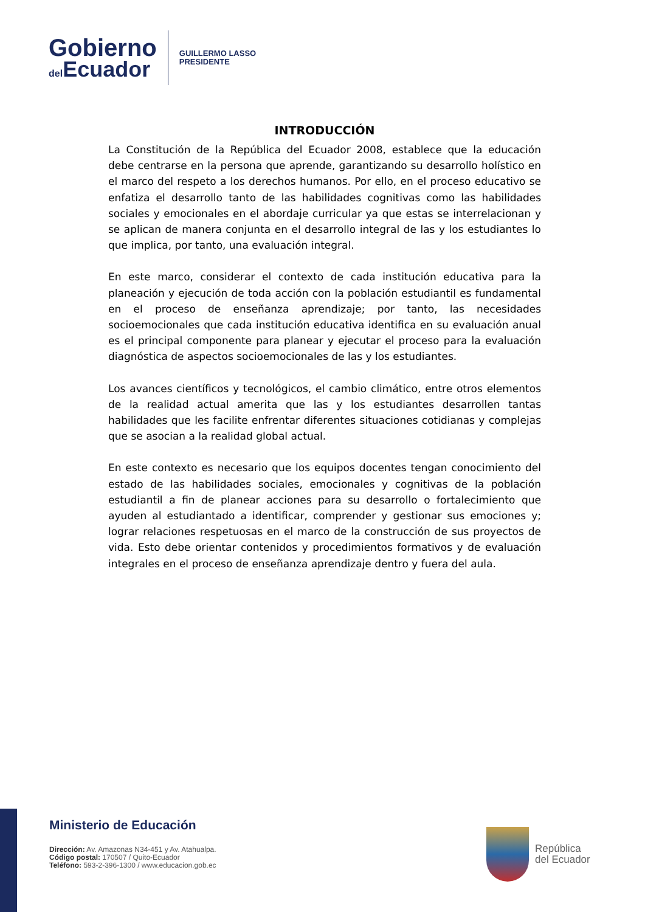Gobierno
del Ecuador
GUILLERMO LASSO
PRESIDENTE
INTRODUCCIÓN
La Constitución de la República del Ecuador 2008, establece que la educación debe centrarse en la persona que aprende, garantizando su desarrollo holístico en el marco del respeto a los derechos humanos. Por ello, en el proceso educativo se enfatiza el desarrollo tanto de las habilidades cognitivas como las habilidades sociales y emocionales en el abordaje curricular ya que estas se interrelacionan y se aplican de manera conjunta en el desarrollo integral de las y los estudiantes lo que implica, por tanto, una evaluación integral.
En este marco, considerar el contexto de cada institución educativa para la planeación y ejecución de toda acción con la población estudiantil es fundamental en el proceso de enseñanza aprendizaje; por tanto, las necesidades socioemocionales que cada institución educativa identifica en su evaluación anual es el principal componente para planear y ejecutar el proceso para la evaluación diagnóstica de aspectos socioemocionales de las y los estudiantes.
Los avances científicos y tecnológicos, el cambio climático, entre otros elementos de la realidad actual amerita que las y los estudiantes desarrollen tantas habilidades que les facilite enfrentar diferentes situaciones cotidianas y complejas que se asocian a la realidad global actual.
En este contexto es necesario que los equipos docentes tengan conocimiento del estado de las habilidades sociales, emocionales y cognitivas de la población estudiantil a fin de planear acciones para su desarrollo o fortalecimiento que ayuden al estudiantado a identificar, comprender y gestionar sus emociones y; lograr relaciones respetuosas en el marco de la construcción de sus proyectos de vida. Esto debe orientar contenidos y procedimientos formativos y de evaluación integrales en el proceso de enseñanza aprendizaje dentro y fuera del aula.
Ministerio de Educación
Dirección: Av. Amazonas N34-451 y Av. Atahualpa.
Código postal: 170507 / Quito-Ecuador
Teléfono: 593-2-396-1300 / www.educacion.gob.ec
República
del Ecuador